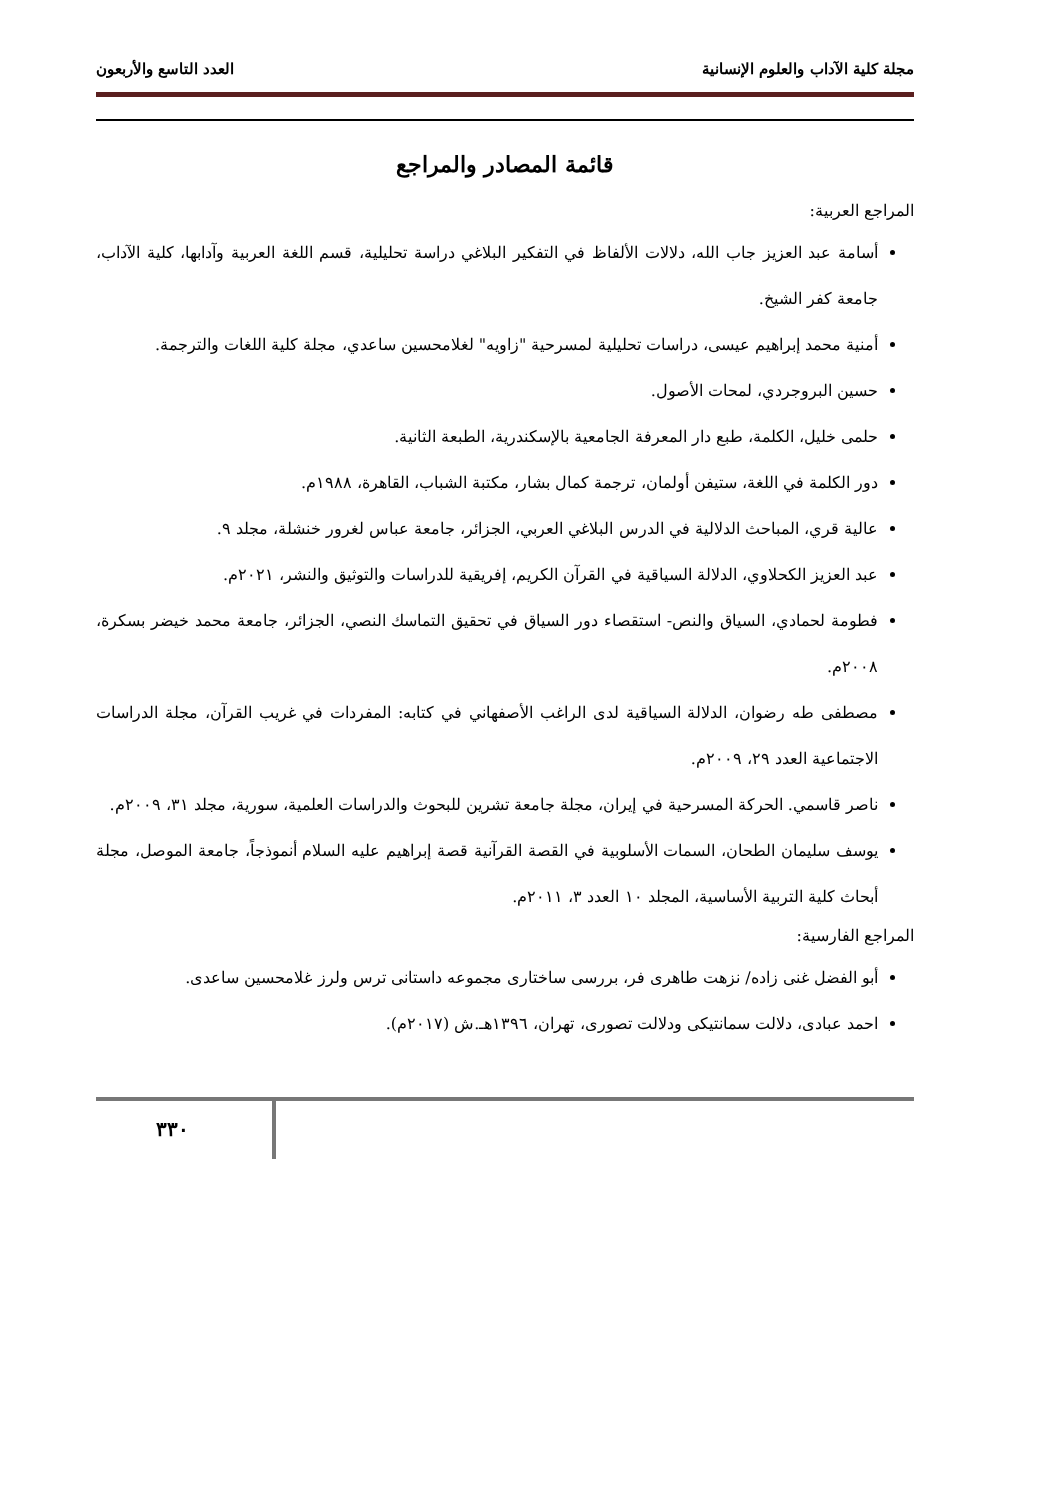مجلة كلية الآداب والعلوم الإنسانية العدد التاسع والأربعون
قائمة المصادر والمراجع
المراجع العربية:
أسامة عبد العزيز جاب الله، دلالات الألفاظ في التفكير البلاغي دراسة تحليلية، قسم اللغة العربية وآدابها، كلية الآداب، جامعة كفر الشيخ.
أمنية محمد إبراهيم عيسى، دراسات تحليلية لمسرحية "زاويه" لغلامحسين ساعدي، مجلة كلية اللغات والترجمة.
حسين البروجردي، لمحات الأصول.
حلمى خليل، الكلمة، طبع دار المعرفة الجامعية بالإسكندرية، الطبعة الثانية.
دور الكلمة في اللغة، ستيفن أولمان، ترجمة كمال بشار، مكتبة الشباب، القاهرة، ١٩٨٨م.
عالية قري، المباحث الدلالية في الدرس البلاغي العربي، الجزائر، جامعة عباس لغرور خنشلة، مجلد ٩.
عبد العزيز الكحلاوي، الدلالة السياقية في القرآن الكريم، إفريقية للدراسات والتوثيق والنشر، ٢٠٢١م.
فطومة لحمادي، السياق والنص- استقصاء دور السياق في تحقيق التماسك النصي، الجزائر، جامعة محمد خيضر بسكرة، ٢٠٠٨م.
مصطفى طه رضوان، الدلالة السياقية لدى الراغب الأصفهاني في كتابه: المفردات في غريب القرآن، مجلة الدراسات الاجتماعية العدد ٢٩، ٢٠٠٩م.
ناصر قاسمي. الحركة المسرحية في إيران، مجلة جامعة تشرين للبحوث والدراسات العلمية، سورية، مجلد ٣١، ٢٠٠٩م.
يوسف سليمان الطحان، السمات الأسلوبية في القصة القرآنية قصة إبراهيم عليه السلام أنموذجاً، جامعة الموصل، مجلة أبحاث كلية التربية الأساسية، المجلد ١٠ العدد ٣، ٢٠١١م.
المراجع الفارسية:
أبو الفضل غنى زاده/ نزهت طاهرى فر، بررسى ساختارى مجموعه داستانى ترس ولرز غلامحسين ساعدى.
احمد عبادى، دلالت سمانتيكى ودلالت تصورى، تهران، ١٣٩٦هـ.ش (٢٠١٧م).
٣٣٠